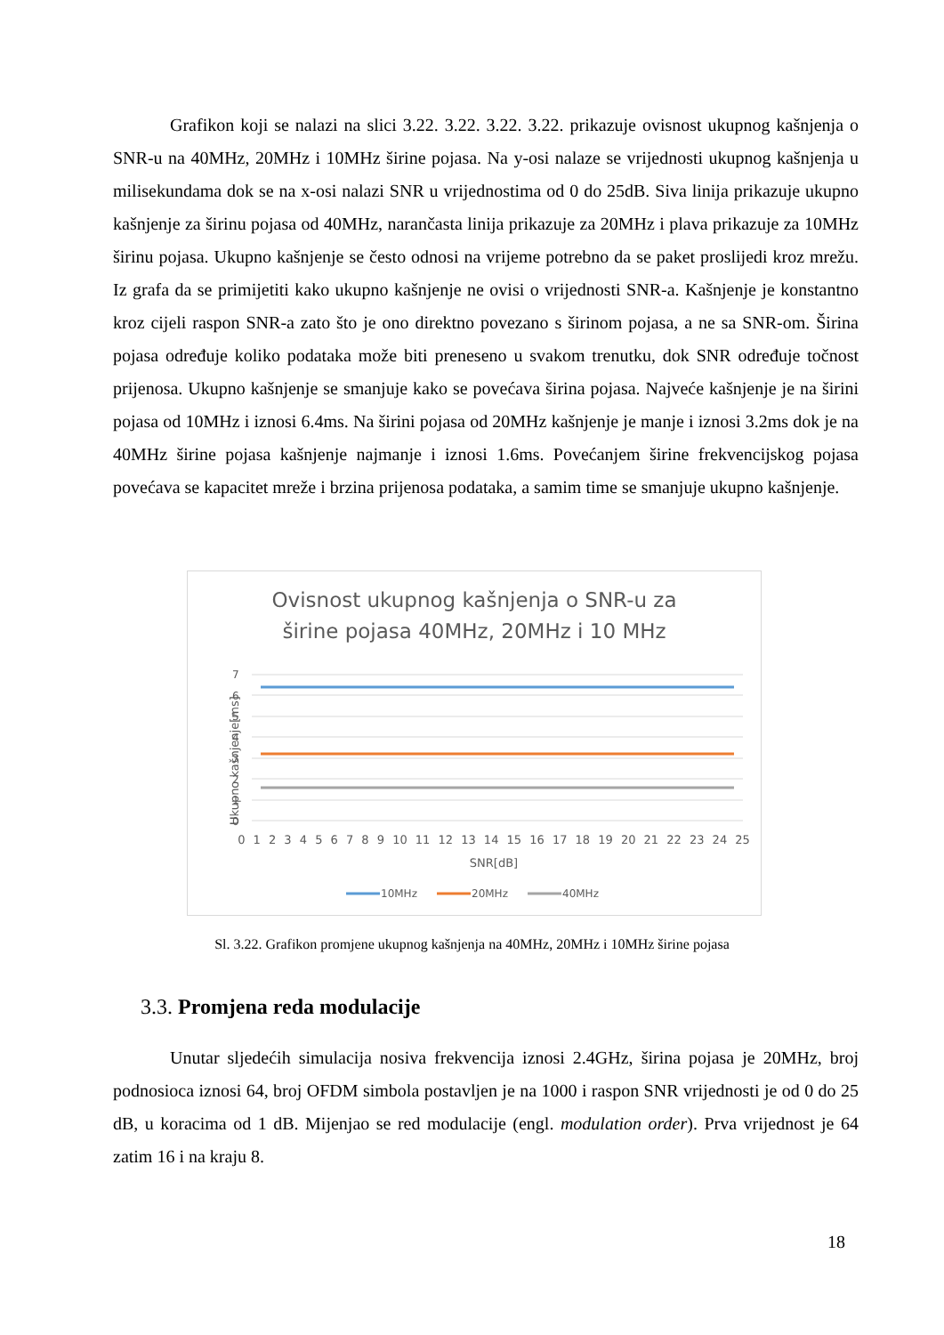Grafikon koji se nalazi na slici 3.22. 3.22. 3.22. 3.22. prikazuje ovisnost ukupnog kašnjenja o SNR-u na 40MHz, 20MHz i 10MHz širine pojasa. Na y-osi nalaze se vrijednosti ukupnog kašnjenja u milisekundama dok se na x-osi nalazi SNR u vrijednostima od 0 do 25dB. Siva linija prikazuje ukupno kašnjenje za širinu pojasa od 40MHz, narančasta linija prikazuje za 20MHz i plava prikazuje za 10MHz širinu pojasa. Ukupno kašnjenje se često odnosi na vrijeme potrebno da se paket proslijedi kroz mrežu. Iz grafa da se primijetiti kako ukupno kašnjenje ne ovisi o vrijednosti SNR-a. Kašnjenje je konstantno kroz cijeli raspon SNR-a zato što je ono direktno povezano s širinom pojasa, a ne sa SNR-om. Širina pojasa određuje koliko podataka može biti preneseno u svakom trenutku, dok SNR određuje točnost prijenosa. Ukupno kašnjenje se smanjuje kako se povećava širina pojasa. Najveće kašnjenje je na širini pojasa od 10MHz i iznosi 6.4ms. Na širini pojasa od 20MHz kašnjenje je manje i iznosi 3.2ms dok je na 40MHz širine pojasa kašnjenje najmanje i iznosi 1.6ms. Povećanjem širine frekvencijskog pojasa povećava se kapacitet mreže i brzina prijenosa podataka, a samim time se smanjuje ukupno kašnjenje.
Ovisnost ukupnog kašnjenja o SNR-u za
širine pojasa 40MHz, 20MHz i 10 MHz
7
6
5
4
3
2
1
0
Ukupno kašnjenje[ms]
0 1 2 3 4 5 6 7 8 9 10 11 12 13 14 15 16 17 18 19 20 21 22 23 24 25
SNR[dB]
10MHz
20MHz
40MHz
Sl. 3.22. Grafikon promjene ukupnog kašnjenja na 40MHz, 20MHz i 10MHz širine pojasa
3.3. Promjena reda modulacije
Unutar sljedećih simulacija nosiva frekvencija iznosi 2.4GHz, širina pojasa je 20MHz, broj podnosioca iznosi 64, broj OFDM simbola postavljen je na 1000 i raspon SNR vrijednosti je od 0 do 25 dB, u koracima od 1 dB. Mijenjao se red modulacije (engl. modulation order). Prva vrijednost je 64 zatim 16 i na kraju 8.
18